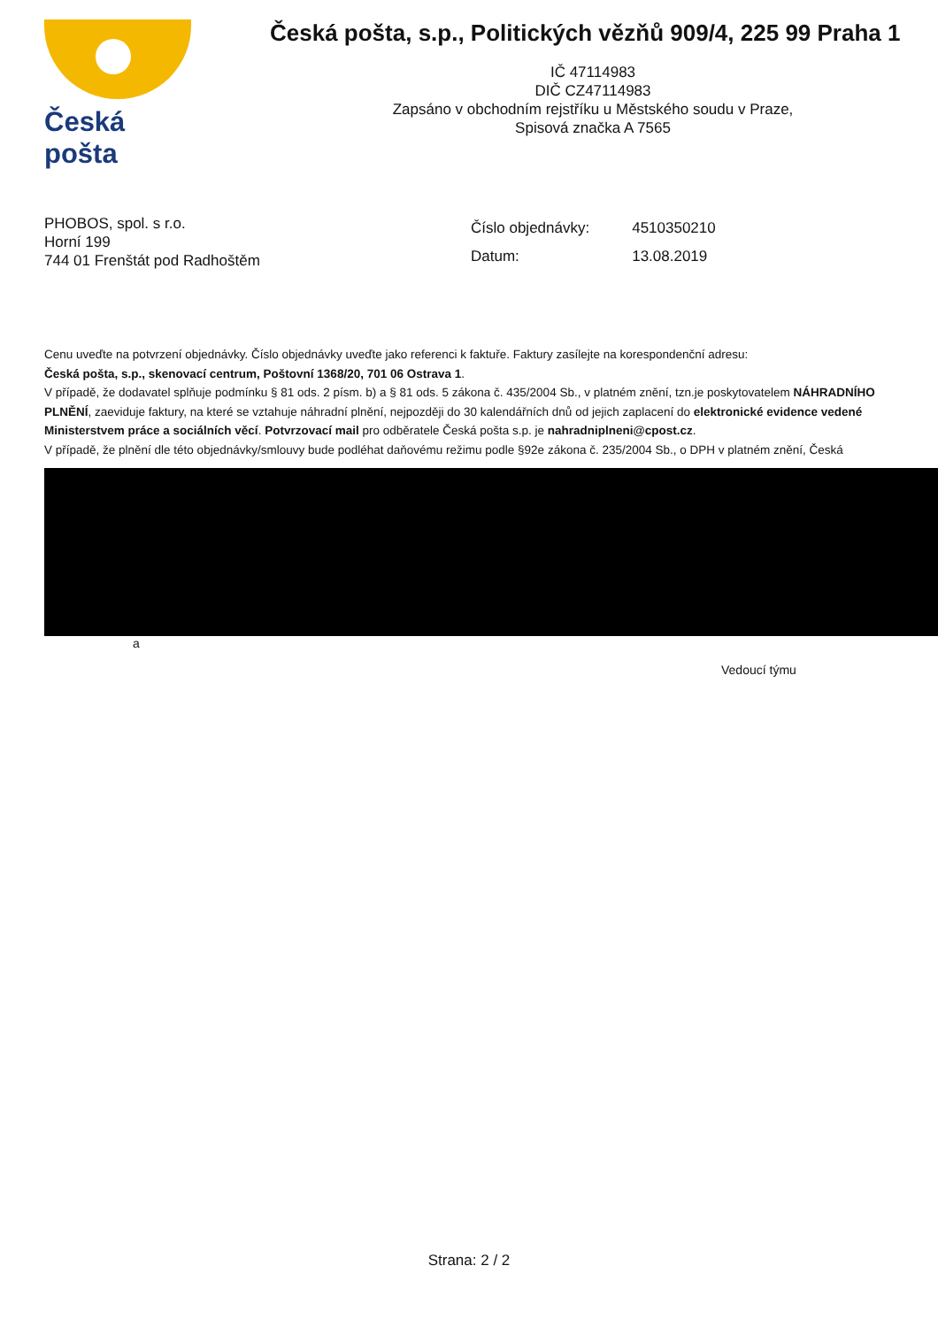Česká pošta
Česká pošta, s.p., Politických vězňů 909/4, 225 99 Praha 1
IČ 47114983
DIČ CZ47114983
Zapsáno v obchodním rejstříku u Městského soudu v Praze,
Spisová značka A 7565
PHOBOS, spol. s r.o.
Horní 199
744 01 Frenštát pod Radhoštěm
| Číslo objednávky: | 4510350210 |
| Datum: | 13.08.2019 |
Cenu uveďte na potvrzení objednávky. Číslo objednávky uveďte jako referenci k faktuře. Faktury zasílejte na korespondenční adresu:
Česká pošta, s.p., skenovací centrum, Poštovní 1368/20, 701 06 Ostrava 1.
V případě, že dodavatel splňuje podmínku § 81 ods. 2 písm. b) a § 81 ods. 5 zákona č. 435/2004 Sb., v platném znění, tzn.je poskytovatelem NÁHRADNÍHO PLNĚNÍ, zaeviduje faktury, na které se vztahuje náhradní plnění, nejpozději do 30 kalendářních dnů od jejich zaplacení do elektronické evidence vedené Ministerstvem práce a sociálních věcí. Potvrzovací mail pro odběratele Česká pošta s.p. je nahradniplneni@cpost.cz.
V případě, že plnění dle této objednávky/smlouvy bude podléhat daňovému režimu podle §92e zákona č. 235/2004 Sb., o DPH v platném znění, Česká
a
Vedoucí týmu
Strana: 2 / 2